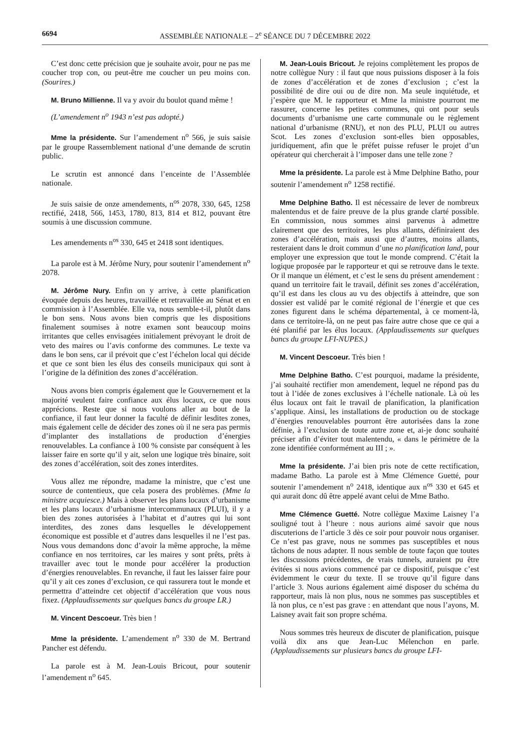6694 ASSEMBLÉE NATIONALE – 2<sup>e</sup> SÉANCE DU 7 DÉCEMBRE 2022
C’est donc cette précision que je souhaite avoir, pour ne pas me coucher trop con, ou peut-être me coucher un peu moins con. (Sourires.)
M. Bruno Millienne. Il va y avoir du boulot quand même !
(L’amendement n<sup>o</sup> 1943 n’est pas adopté.)
Mme la présidente. Sur l’amendement n<sup>o</sup> 566, je suis saisie par le groupe Rassemblement national d’une demande de scrutin public.
Le scrutin est annoncé dans l’enceinte de l’Assemblée nationale.
Je suis saisie de onze amendements, n<sup>os</sup> 2078, 330, 645, 1258 rectifié, 2418, 566, 1453, 1780, 813, 814 et 812, pouvant être soumis à une discussion commune.
Les amendements n<sup>os</sup> 330, 645 et 2418 sont identiques.
La parole est à M. Jérôme Nury, pour soutenir l’amendement n<sup>o</sup> 2078.
M. Jérôme Nury. Enfin on y arrive, à cette planification évoquée depuis des heures, travaillée et retravaillée au Sénat et en commission à l’Assemblée. Elle va, nous semble-t-il, plutôt dans le bon sens. Nous avons bien compris que les dispositions finalement soumises à notre examen sont beaucoup moins irritantes que celles envisagées initialement prévoyant le droit de veto des maires ou l’avis conforme des communes. Le texte va dans le bon sens, car il prévoit que c’est l’échelon local qui décide et que ce sont bien les élus des conseils municipaux qui sont à l’origine de la définition des zones d’accélération.
Nous avons bien compris également que le Gouvernement et la majorité veulent faire confiance aux élus locaux, ce que nous apprécions. Reste que si nous voulons aller au bout de la confiance, il faut leur donner la faculté de définir lesdites zones, mais également celle de décider des zones où il ne sera pas permis d’implanter des installations de production d’énergies renouvelables. La confiance à 100 % consiste par conséquent à les laisser faire en sorte qu’il y ait, selon une logique très binaire, soit des zones d’accélération, soit des zones interdites.
Vous allez me répondre, madame la ministre, que c’est une source de contentieux, que cela posera des problèmes. (Mme la ministre acquiesce.) Mais à observer les plans locaux d’urbanisme et les plans locaux d’urbanisme intercommunaux (PLUI), il y a bien des zones autorisées à l’habitat et d’autres qui lui sont interdites, des zones dans lesquelles le développement économique est possible et d’autres dans lesquelles il ne l’est pas. Nous vous demandons donc d’avoir la même approche, la même confiance en nos territoires, car les maires y sont prêts, prêts à travailler avec tout le monde pour accélérer la production d’énergies renouvelables. En revanche, il faut les laisser faire pour qu’il y ait ces zones d’exclusion, ce qui rassurera tout le monde et permettra d’atteindre cet objectif d’accélération que vous nous fixez. (Applaudissements sur quelques bancs du groupe LR.)
M. Vincent Descoeur. Très bien !
Mme la présidente. L’amendement n<sup>o</sup> 330 de M. Bertrand Pancher est défendu.
La parole est à M. Jean-Louis Bricout, pour soutenir l’amendement n<sup>o</sup> 645.
M. Jean-Louis Bricout. Je rejoins complètement les propos de notre collègue Nury : il faut que nous puissions disposer à la fois de zones d’accélération et de zones d’exclusion ; c’est la possibilité de dire oui ou de dire non. Ma seule inquiétude, et j’espère que M. le rapporteur et Mme la ministre pourront me rassurer, concerne les petites communes, qui ont pour seuls documents d’urbanisme une carte communale ou le règlement national d’urbanisme (RNU), et non des PLU, PLUI ou autres Scot. Les zones d’exclusion sont-elles bien opposables, juridiquement, afin que le préfet puisse refuser le projet d’un opérateur qui chercherait à l’imposer dans une telle zone ?
Mme la présidente. La parole est à Mme Delphine Batho, pour soutenir l’amendement n<sup>o</sup> 1258 rectifié.
Mme Delphine Batho. Il est nécessaire de lever de nombreux malentendus et de faire preuve de la plus grande clarté possible. En commission, nous sommes ainsi parvenus à admettre clairement que des territoires, les plus allants, définiraient des zones d’accélération, mais aussi que d’autres, moins allants, resteraient dans le droit commun d’une no planification land, pour employer une expression que tout le monde comprend. C’était la logique proposée par le rapporteur et qui se retrouve dans le texte. Or il manque un élément, et c’est le sens du présent amendement : quand un territoire fait le travail, définit ses zones d’accélération, qu’il est dans les clous au vu des objectifs à atteindre, que son dossier est validé par le comité régional de l’énergie et que ces zones figurent dans le schéma départemental, à ce moment-là, dans ce territoire-là, on ne peut pas faire autre chose que ce qui a été planifié par les élus locaux. (Applaudissements sur quelques bancs du groupe LFI-NUPES.)
M. Vincent Descoeur. Très bien !
Mme Delphine Batho. C’est pourquoi, madame la présidente, j’ai souhaité rectifier mon amendement, lequel ne répond pas du tout à l’idée de zones exclusives à l’échelle nationale. Là où les élus locaux ont fait le travail de planification, la planification s’applique. Ainsi, les installations de production ou de stockage d’énergies renouvelables pourront être autorisées dans la zone définie, à l’exclusion de toute autre zone et, ai-je donc souhaité préciser afin d’éviter tout malentendu, « dans le périmètre de la zone identifiée conformément au III ; ».
Mme la présidente. J’ai bien pris note de cette rectification, madame Batho. La parole est à Mme Clémence Guetté, pour soutenir l’amendement n<sup>o</sup> 2418, identique aux n<sup>os</sup> 330 et 645 et qui aurait donc dû être appelé avant celui de Mme Batho.
Mme Clémence Guetté. Notre collègue Maxime Laisney l’a souligné tout à l’heure : nous aurions aimé savoir que nous discuterions de l’article 3 dès ce soir pour pouvoir nous organiser. Ce n’est pas grave, nous ne sommes pas susceptibles et nous tâchons de nous adapter. Il nous semble de toute façon que toutes les discussions précédentes, de vrais tunnels, auraient pu être évitées si nous avions commencé par ce dispositif, puisque c’est évidemment le cœur du texte. Il se trouve qu’il figure dans l’article 3. Nous aurions également aimé disposer du schéma du rapporteur, mais là non plus, nous ne sommes pas susceptibles et là non plus, ce n’est pas grave : en attendant que nous l’ayons, M. Laisney avait fait son propre schéma.
Nous sommes très heureux de discuter de planification, puisque voilà dix ans que Jean-Luc Mélenchon en parle. (Applaudissements sur plusieurs bancs du groupe LFI-